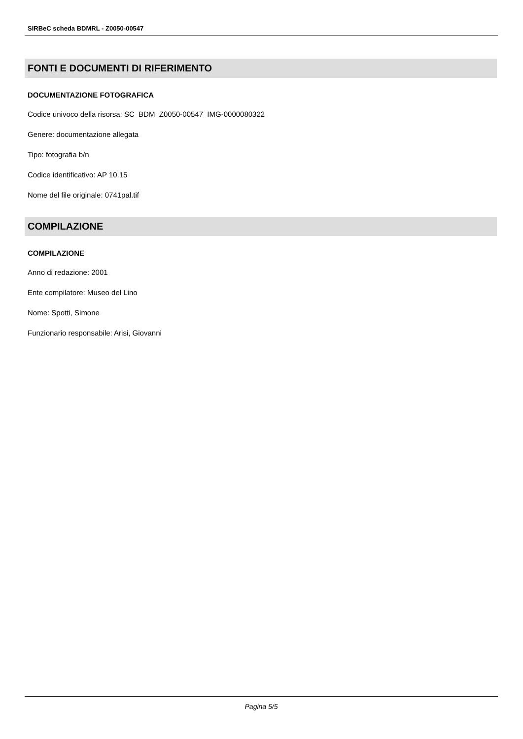SIRBeC scheda BDMRL - Z0050-00547
FONTI E DOCUMENTI DI RIFERIMENTO
DOCUMENTAZIONE FOTOGRAFICA
Codice univoco della risorsa: SC_BDM_Z0050-00547_IMG-0000080322
Genere: documentazione allegata
Tipo: fotografia b/n
Codice identificativo: AP 10.15
Nome del file originale: 0741pal.tif
COMPILAZIONE
COMPILAZIONE
Anno di redazione: 2001
Ente compilatore: Museo del Lino
Nome: Spotti, Simone
Funzionario responsabile: Arisi, Giovanni
Pagina 5/5